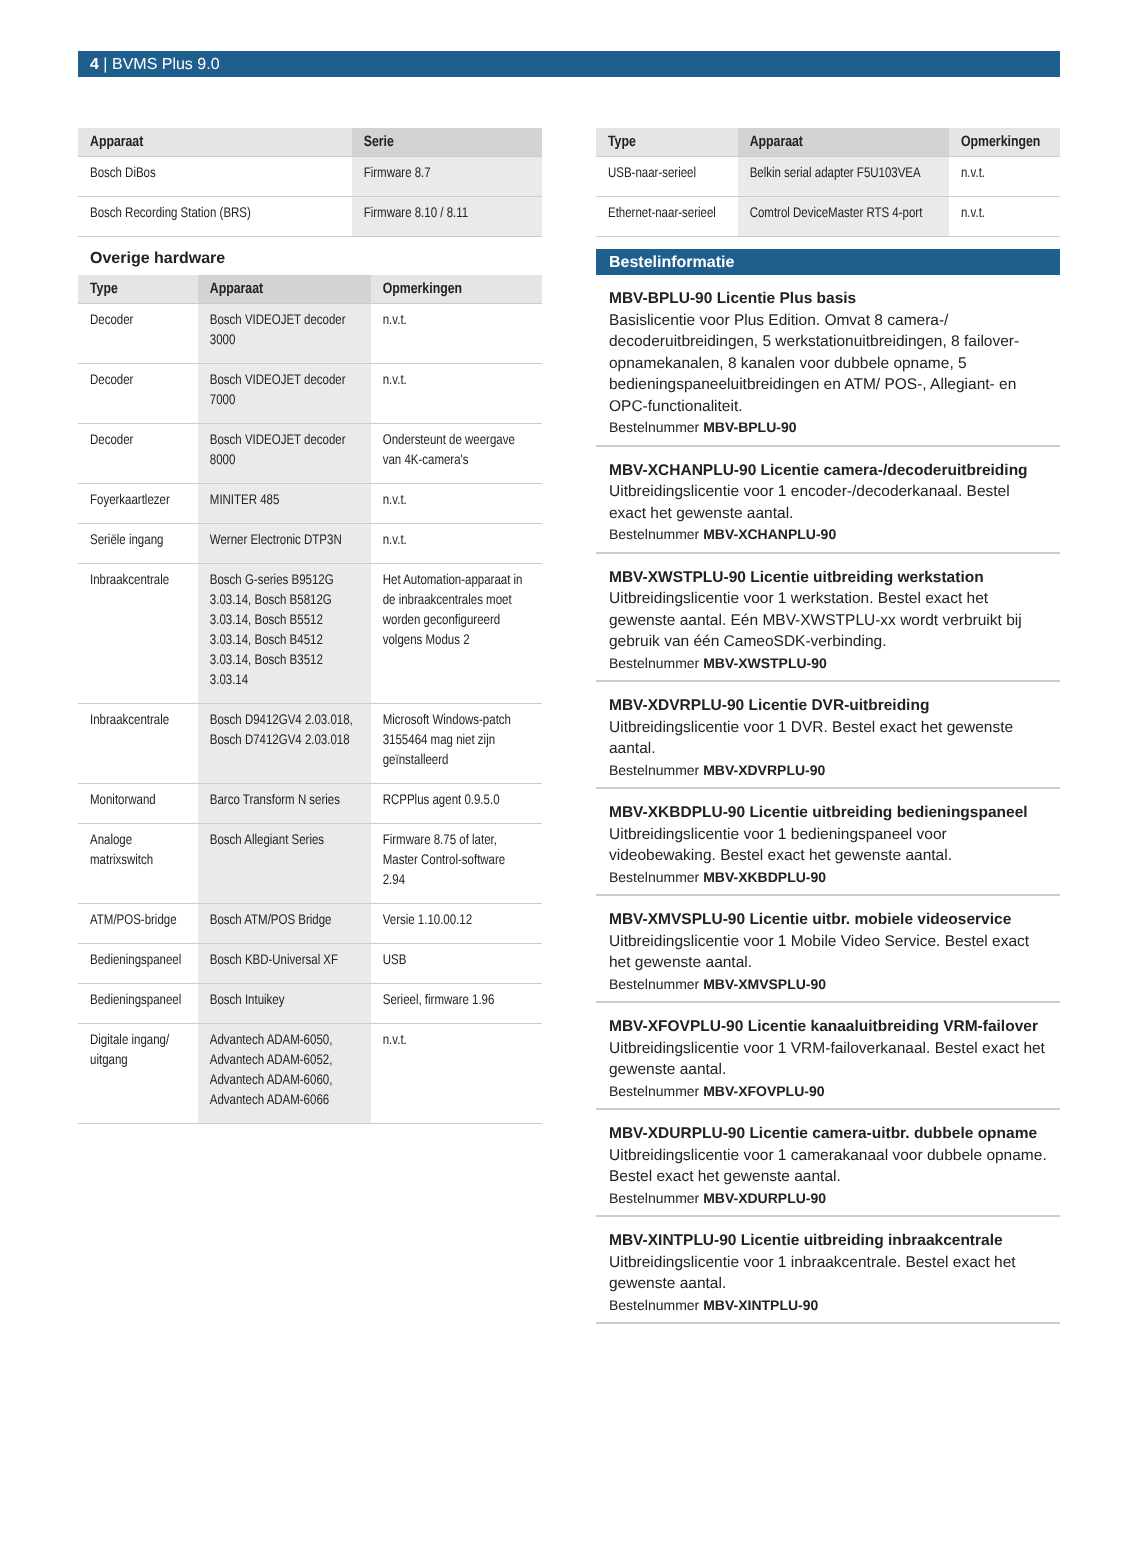4 | BVMS Plus 9.0
| Apparaat | Serie |
| --- | --- |
| Bosch DiBos | Firmware 8.7 |
| Bosch Recording Station (BRS) | Firmware 8.10 / 8.11 |
Overige hardware
| Type | Apparaat | Opmerkingen |
| --- | --- | --- |
| Decoder | Bosch VIDEOJET decoder 3000 | n.v.t. |
| Decoder | Bosch VIDEOJET decoder 7000 | n.v.t. |
| Decoder | Bosch VIDEOJET decoder 8000 | Ondersteunt de weergave van 4K-camera's |
| Foyerkaartlezer | MINITER 485 | n.v.t. |
| Seriële ingang | Werner Electronic DTP3N | n.v.t. |
| Inbraakcentrale | Bosch G-series B9512G 3.03.14, Bosch B5812G 3.03.14, Bosch B5512 3.03.14, Bosch B4512 3.03.14, Bosch B3512 3.03.14 | Het Automation-apparaat in de inbraakcentrales moet worden geconfigureerd volgens Modus 2 |
| Inbraakcentrale | Bosch D9412GV4 2.03.018, Bosch D7412GV4 2.03.018 | Microsoft Windows-patch 3155464 mag niet zijn geïnstalleerd |
| Monitorwand | Barco Transform N series | RCPPlus agent 0.9.5.0 |
| Analoge matrixswitch | Bosch Allegiant Series | Firmware 8.75 of later, Master Control-software 2.94 |
| ATM/POS-bridge | Bosch ATM/POS Bridge | Versie 1.10.00.12 |
| Bedieningspaneel | Bosch KBD-Universal XF | USB |
| Bedieningspaneel | Bosch Intuikey | Serieel, firmware 1.96 |
| Digitale ingang/ uitgang | Advantech ADAM-6050, Advantech ADAM-6052, Advantech ADAM-6060, Advantech ADAM-6066 | n.v.t. |
| Type | Apparaat | Opmerkingen |
| --- | --- | --- |
| USB-naar-serieel | Belkin serial adapter F5U103VEA | n.v.t. |
| Ethernet-naar-serieel | Comtrol DeviceMaster RTS 4-port | n.v.t. |
Bestelinformatie
MBV-BPLU-90 Licentie Plus basis
Basislicentie voor Plus Edition. Omvat 8 camera-/ decoderuitbreidingen, 5 werkstationuitbreidingen, 8 failover-opnamekanalen, 8 kanalen voor dubbele opname, 5 bedieningspaneeluitbreidingen en ATM/ POS-, Allegiant- en OPC-functionaliteit.
Bestelnummer MBV-BPLU-90
MBV-XCHANPLU-90 Licentie camera-/decoderuitbrei­ding
Uitbreidingslicentie voor 1 encoder-/decoderkanaal. Bestel exact het gewenste aantal.
Bestelnummer MBV-XCHANPLU-90
MBV-XWSTPLU-90 Licentie uitbreiding werkstation
Uitbreidingslicentie voor 1 werkstation. Bestel exact het gewenste aantal. Eén MBV-XWSTPLU-xx wordt verbruikt bij gebruik van één CameoSDK-verbinding.
Bestelnummer MBV-XWSTPLU-90
MBV-XDVRPLU-90 Licentie DVR-uitbreiding
Uitbreidingslicentie voor 1 DVR. Bestel exact het gewenste aantal.
Bestelnummer MBV-XDVRPLU-90
MBV-XKBDPLU-90 Licentie uitbreiding bedieningspa­neel
Uitbreidingslicentie voor 1 bedieningspaneel voor videobewaking. Bestel exact het gewenste aantal.
Bestelnummer MBV-XKBDPLU-90
MBV-XMVSPLU-90 Licentie uitbr. mobiele videoservi­ce
Uitbreidingslicentie voor 1 Mobile Video Service. Bestel exact het gewenste aantal.
Bestelnummer MBV-XMVSPLU-90
MBV-XFOVPLU-90 Licentie kanaaluitbreiding VRM-failover
Uitbreidingslicentie voor 1 VRM-failoverkanaal. Bestel exact het gewenste aantal.
Bestelnummer MBV-XFOVPLU-90
MBV-XDURPLU-90 Licentie camera-uitbr. dubbele op­name
Uitbreidingslicentie voor 1 camerakanaal voor dubbele opname. Bestel exact het gewenste aantal.
Bestelnummer MBV-XDURPLU-90
MBV-XINTPLU-90 Licentie uitbreiding inbraakcentrale
Uitbreidingslicentie voor 1 inbraakcentrale. Bestel exact het gewenste aantal.
Bestelnummer MBV-XINTPLU-90